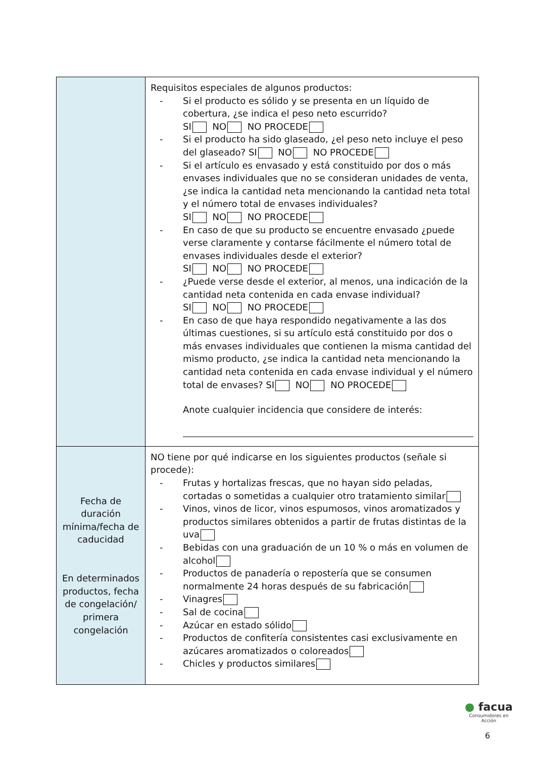| | Requisitos especiales de algunos productos: - Si el producto es sólido y se presenta en un líquido de cobertura, ¿se indica el peso neto escurrido? SI NO NO PROCEDE - Si el producto ha sido glaseado, ¿el peso neto incluye el peso del glaseado? SI NO NO PROCEDE - Si el artículo es envasado y está constituido por dos o más envases individuales que no se consideran unidades de venta, ¿se indica la cantidad neta mencionando la cantidad neta total y el número total de envases individuales? SI NO NO PROCEDE - En caso de que su producto se encuentre envasado ¿puede verse claramente y contarse fácilmente el número total de envases individuales desde el exterior? SI NO NO PROCEDE - ¿Puede verse desde el exterior, al menos, una indicación de la cantidad neta contenida en cada envase individual? SI NO NO PROCEDE - En caso de que haya respondido negativamente a las dos últimas cuestiones, si su artículo está constituido por dos o más envases individuales que contienen la misma cantidad del mismo producto, ¿se indica la cantidad neta mencionando la cantidad neta contenida en cada envase individual y el número total de envases? SI NO NO PROCEDE Anote cualquier incidencia que considere de interés: |
| Fecha de duración mínima/fecha de caducidad En determinados productos, fecha de congelación/ primera congelación | NO tiene por qué indicarse en los siguientes productos (señale si procede): - Frutas y hortalizas frescas, que no hayan sido peladas, cortadas o sometidas a cualquier otro tratamiento similar - Vinos, vinos de licor, vinos espumosos, vinos aromatizados y productos similares obtenidos a partir de frutas distintas de la uva - Bebidas con una graduación de un 10 % o más en volumen de alcohol - Productos de panadería o repostería que se consumen normalmente 24 horas después de su fabricación - Vinagres - Sal de cocina - Azúcar en estado sólido - Productos de confitería consistentes casi exclusivamente en azúcares aromatizados o coloreados - Chicles y productos similares |
● facua
Consumidores en Acción
6